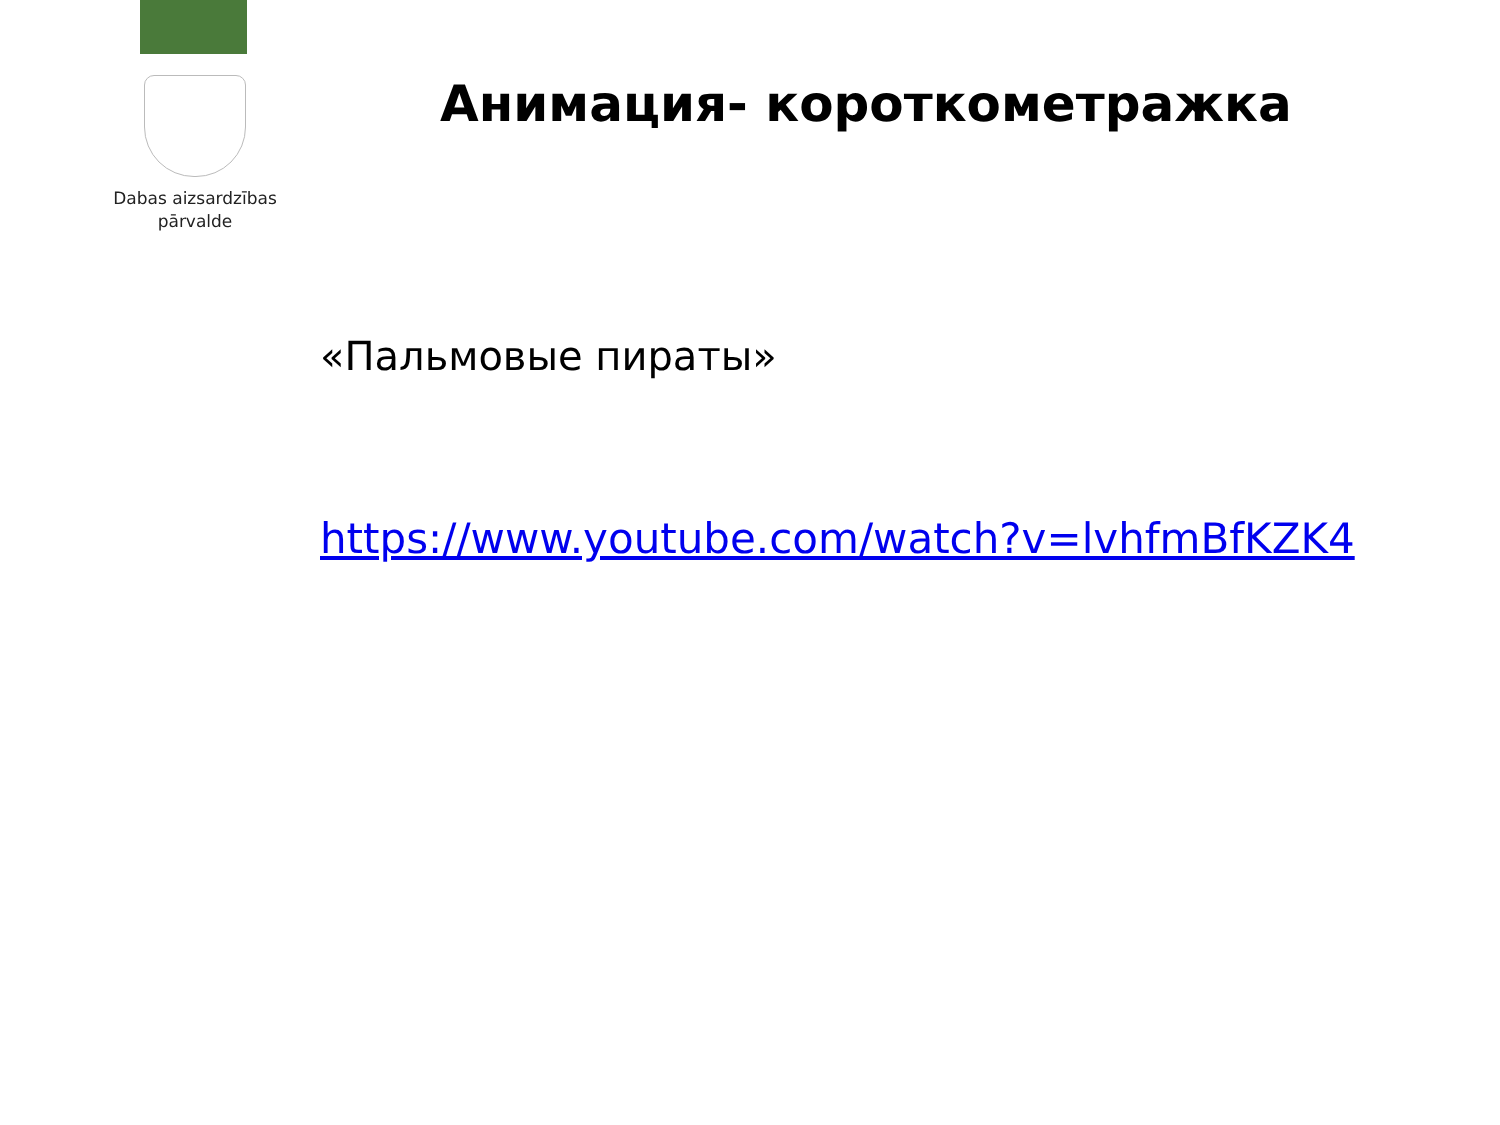Dabas aizsardzības
pārvalde
Анимация- короткометражка
«Пальмовые пираты»
https://www.youtube.com/watch?v=lvhfmBfKZK4